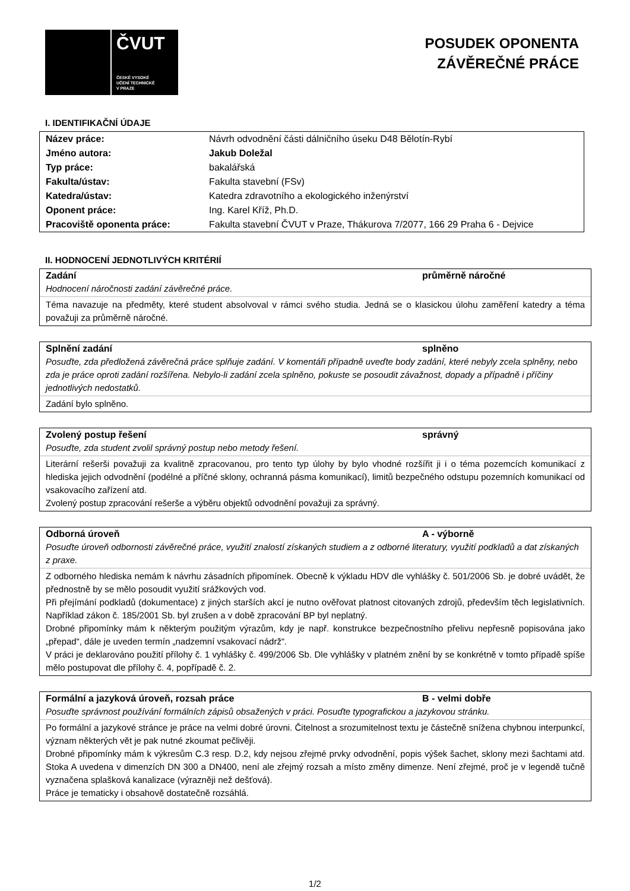ČVUT
ČESKÉ VYSOKÉ
UČENÍ TECHNICKÉ
V PRAZE
POSUDEK OPONENTA
ZÁVĚREČNÉ PRÁCE
I. IDENTIFIKAČNÍ ÚDAJE
| Název práce: | Návrh odvodnění části dálničního úseku D48 Bělotín-Rybí |
| Jméno autora: | Jakub Doležal |
| Typ práce: | bakalářská |
| Fakulta/ústav: | Fakulta stavební (FSv) |
| Katedra/ústav: | Katedra zdravotního a ekologického inženýrství |
| Oponent práce: | Ing. Karel Kříž, Ph.D. |
| Pracoviště oponenta práce: | Fakulta stavební ČVUT v Praze, Thákurova 7/2077, 166 29 Praha 6 - Dejvice |
II. HODNOCENÍ JEDNOTLIVÝCH KRITÉRIÍ
Zadání průměrně náročné
Hodnocení náročnosti zadání závěrečné práce.
Téma navazuje na předměty, které student absolvoval v rámci svého studia. Jedná se o klasickou úlohu zaměření katedry a téma považuji za průměrně náročné.
Splnění zadání splněno
Posuďte, zda předložená závěrečná práce splňuje zadání. V komentáři případně uveďte body zadání, které nebyly zcela splněny, nebo zda je práce oproti zadání rozšířena. Nebylo-li zadání zcela splněno, pokuste se posoudit závažnost, dopady a případně i příčiny jednotlivých nedostatků.
Zadání bylo splněno.
Zvolený postup řešení správný
Posuďte, zda student zvolil správný postup nebo metody řešení.
Literární rešerši považuji za kvalitně zpracovanou, pro tento typ úlohy by bylo vhodné rozšířit ji i o téma pozemcích komunikací z hlediska jejich odvodnění (podélné a příčné sklony, ochranná pásma komunikací), limitů bezpečného odstupu pozemních komunikací od vsakovacího zařízení atd.
Zvolený postup zpracování rešerše a výběru objektů odvodnění považuji za správný.
Odborná úroveň A - výborně
Posuďte úroveň odbornosti závěrečné práce, využití znalostí získaných studiem a z odborné literatury, využití podkladů a dat získaných z praxe.
Z odborného hlediska nemám k návrhu zásadních připomínek. Obecně k výkladu HDV dle vyhlášky č. 501/2006 Sb. je dobré uvádět, že přednostně by se mělo posoudit využití srážkových vod.
Při přejímání podkladů (dokumentace) z jiných starších akcí je nutno ověřovat platnost citovaných zdrojů, především těch legislativních. Například zákon č. 185/2001 Sb. byl zrušen a v době zpracování BP byl neplatný.
Drobné připomínky mám k některým použitým výrazům, kdy je např. konstrukce bezpečnostního přelivu nepřesně popisována jako „přepad“, dále je uveden termín „nadzemní vsakovací nádrž“.
V práci je deklarováno použití přílohy č. 1 vyhlášky č. 499/2006 Sb. Dle vyhlášky v platném znění by se konkrétně v tomto případě spíše mělo postupovat dle přílohy č. 4, popřípadě č. 2.
Formální a jazyková úroveň, rozsah práce B - velmi dobře
Posuďte správnost používání formálních zápisů obsažených v práci. Posuďte typografickou a jazykovou stránku.
Po formální a jazykové stránce je práce na velmi dobré úrovni. Čitelnost a srozumitelnost textu je částečně snížena chybnou interpunkcí, význam některých vět je pak nutné zkoumat pečlivěji.
Drobné připomínky mám k výkresům C.3 resp. D.2, kdy nejsou zřejmé prvky odvodnění, popis výšek šachet, sklony mezi šachtami atd. Stoka A uvedena v dimenzích DN 300 a DN400, není ale zřejmý rozsah a místo změny dimenze. Není zřejmé, proč je v legendě tučně vyznačena splašková kanalizace (výrazněji než dešťová).
Práce je tematicky i obsahově dostatečně rozsáhlá.
1/2